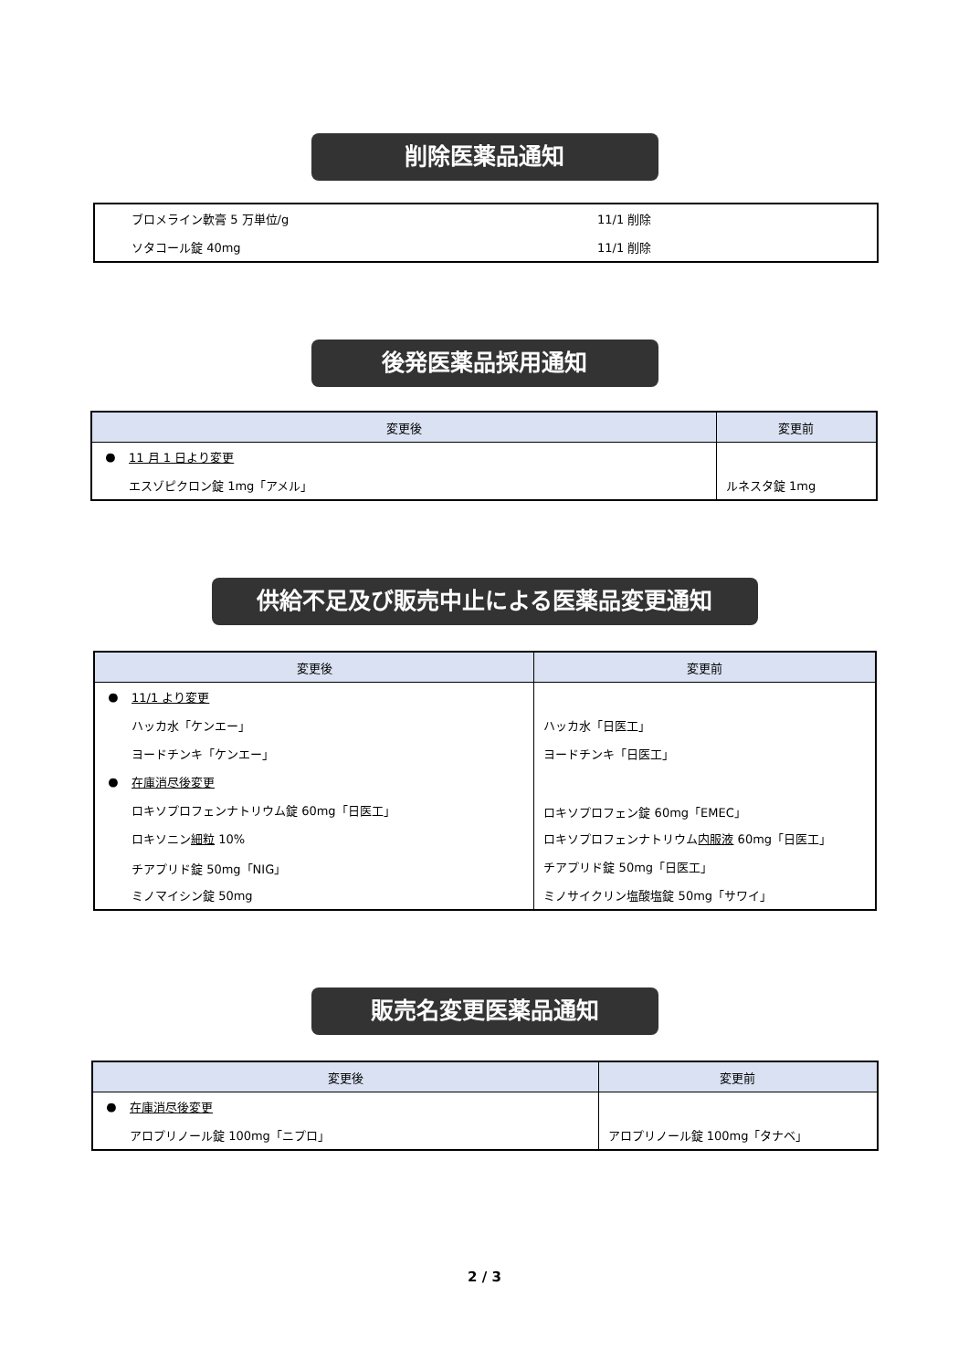削除医薬品通知
| | ブロメライン軟膏 5 万単位/g | 11/1 削除 |
| | ソタコール錠 40mg | 11/1 削除 |
後発医薬品採用通知
| 変更後 | | 変更前 |
| --- | --- | --- |
| ● | 11 月 1 日より変更 | |
| | エスゾピクロン錠 1mg「アメル」 | ルネスタ錠 1mg |
供給不足及び販売中止による医薬品変更通知
| 変更後 | | 変更前 |
| --- | --- | --- |
| ● | 11/1 より変更 | |
| | ハッカ水「ケンエー」 | ハッカ水「日医工」 |
| | ヨードチンキ「ケンエー」 | ヨードチンキ「日医工」 |
| ● | 在庫消尽後変更 | |
| | ロキソプロフェンナトリウム錠 60mg「日医工」 | ロキソプロフェン錠 60mg「EMEC」 |
| | ロキソニン 細粒 10% | ロキソプロフェンナトリウム 内服液 60mg「日医工」 |
| | チアプリド錠 50mg「NIG」 | チアプリド錠 50mg「日医工」 |
| | ミノマイシン錠 50mg | ミノサイクリン塩酸塩錠 50mg「サワイ」 |
販売名変更医薬品通知
| 変更後 | | 変更前 |
| --- | --- | --- |
| ● | 在庫消尽後変更 | |
| | アロプリノール錠 100mg「ニプロ」 | アロプリノール錠 100mg「タナベ」 |
2 / 3